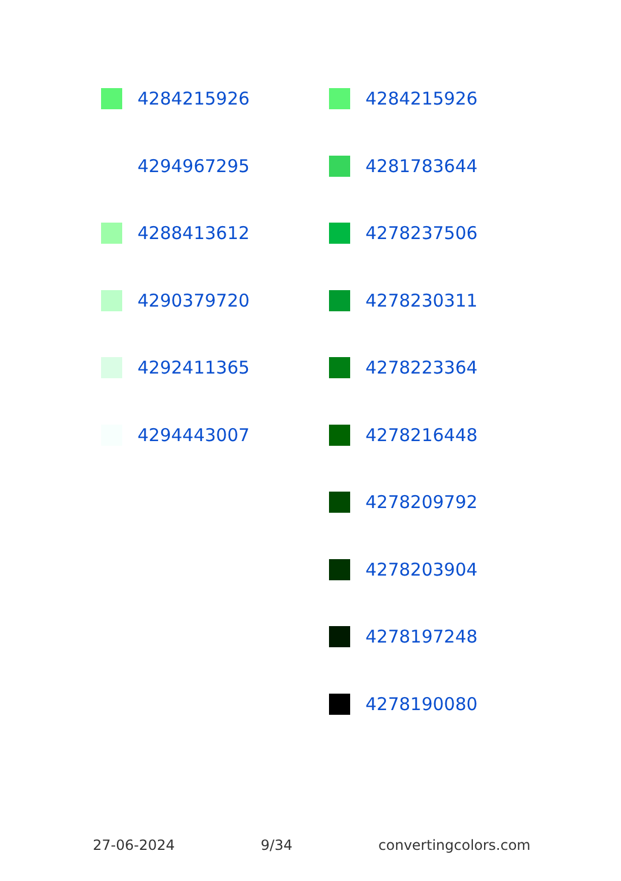4284215926
4294967295
4288413612
4290379720
4292411365
4294443007
4284215926
4281783644
4278237506
4278230311
4278223364
4278216448
4278209792
4278203904
4278197248
4278190080
27-06-2024 9/34 convertingcolors.com